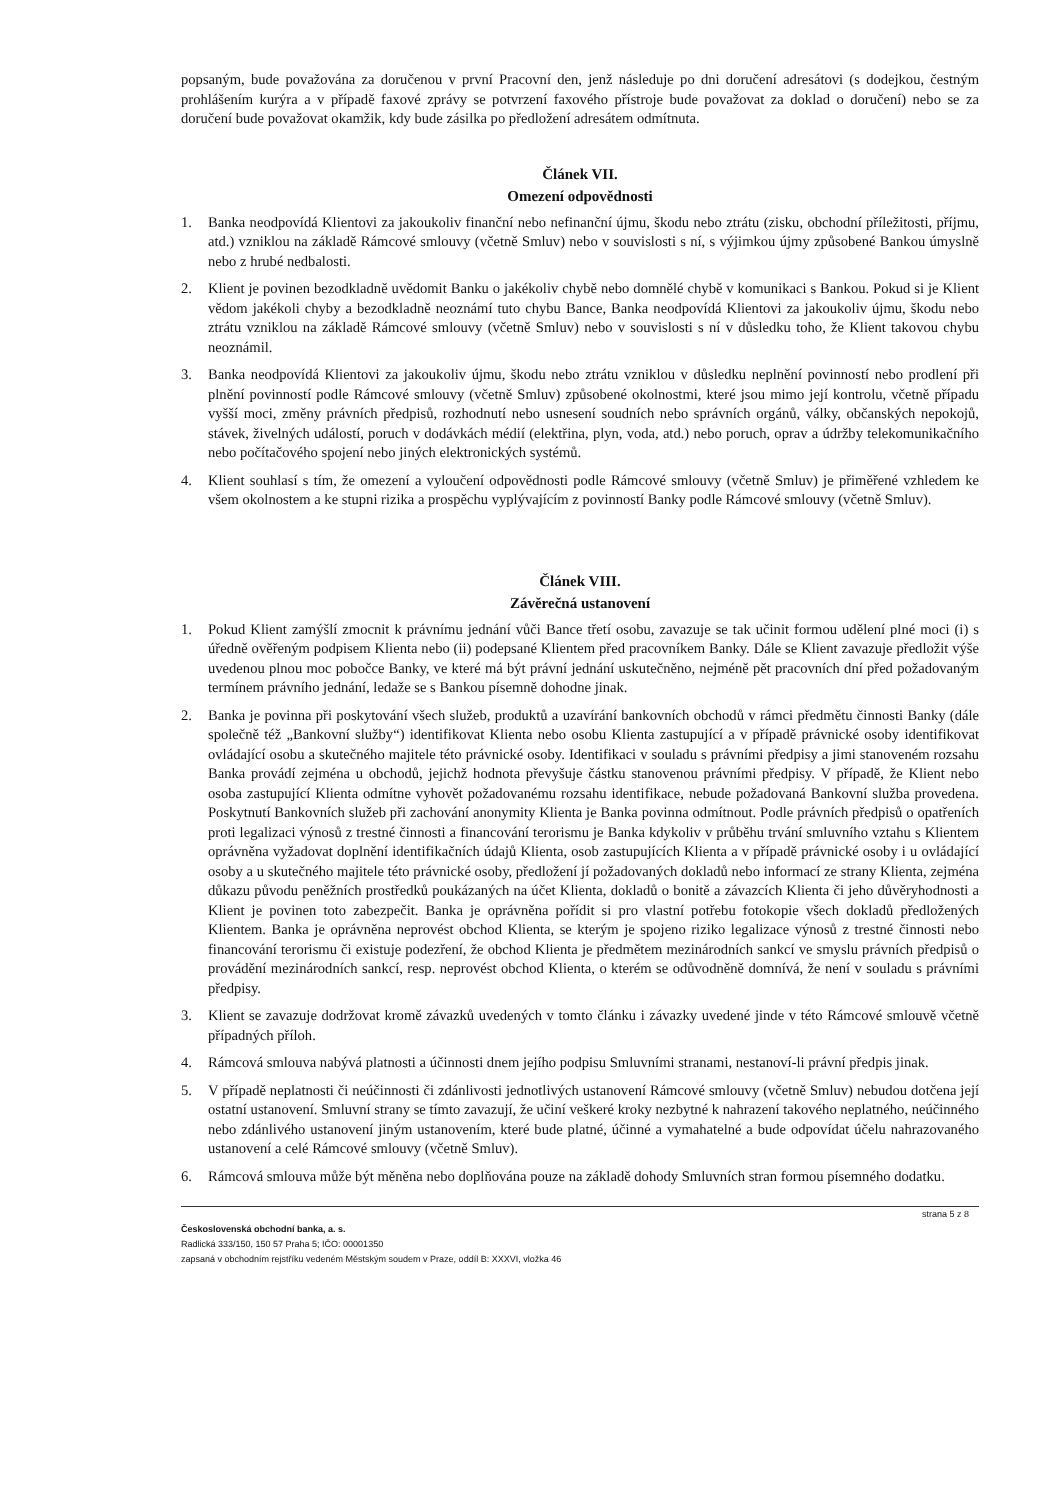popsaným, bude považována za doručenou v první Pracovní den, jenž následuje po dni doručení adresátovi (s dodejkou, čestným prohlášením kurýra a v případě faxové zprávy se potvrzení faxového přístroje bude považovat za doklad o doručení) nebo se za doručení bude považovat okamžik, kdy bude zásilka po předložení adresátem odmítnuta.
Článek VII.
Omezení odpovědnosti
1. Banka neodpovídá Klientovi za jakoukoliv finanční nebo nefinanční újmu, škodu nebo ztrátu (zisku, obchodní příležitosti, příjmu, atd.) vzniklou na základě Rámcové smlouvy (včetně Smluv) nebo v souvislosti s ní, s výjimkou újmy způsobené Bankou úmyslně nebo z hrubé nedbalosti.
2. Klient je povinen bezodkladně uvědomit Banku o jakékoliv chybě nebo domnělé chybě v komunikaci s Bankou. Pokud si je Klient vědom jakékoli chyby a bezodkladně neoznámí tuto chybu Bance, Banka neodpovídá Klientovi za jakoukoliv újmu, škodu nebo ztrátu vzniklou na základě Rámcové smlouvy (včetně Smluv) nebo v souvislosti s ní v důsledku toho, že Klient takovou chybu neoznámil.
3. Banka neodpovídá Klientovi za jakoukoliv újmu, škodu nebo ztrátu vzniklou v důsledku neplnění povinností nebo prodlení při plnění povinností podle Rámcové smlouvy (včetně Smluv) způsobené okolnostmi, které jsou mimo její kontrolu, včetně případu vyšší moci, změny právních předpisů, rozhodnutí nebo usnesení soudních nebo správních orgánů, války, občanských nepokojů, stávek, živelných událostí, poruch v dodávkách médií (elektřina, plyn, voda, atd.) nebo poruch, oprav a údržby telekomunikačního nebo počítačového spojení nebo jiných elektronických systémů.
4. Klient souhlasí s tím, že omezení a vyloučení odpovědnosti podle Rámcové smlouvy (včetně Smluv) je přiměřené vzhledem ke všem okolnostem a ke stupni rizika a prospěchu vyplývajícím z povinností Banky podle Rámcové smlouvy (včetně Smluv).
Článek VIII.
Závěrečná ustanovení
1. Pokud Klient zamýšlí zmocnit k právnímu jednání vůči Bance třetí osobu, zavazuje se tak učinit formou udělení plné moci (i) s úředně ověřeným podpisem Klienta nebo (ii) podepsané Klientem před pracovníkem Banky. Dále se Klient zavazuje předložit výše uvedenou plnou moc pobočce Banky, ve které má být právní jednání uskutečněno, nejméně pět pracovních dní před požadovaným termínem právního jednání, ledaže se s Bankou písemně dohodne jinak.
2. Banka je povinna při poskytování všech služeb, produktů a uzavírání bankovních obchodů v rámci předmětu činnosti Banky (dále společně též „Bankovní služby“) identifikovat Klienta nebo osobu Klienta zastupující a v případě právnické osoby identifikovat ovládající osobu a skutečného majitele této právnické osoby. Identifikaci v souladu s právními předpisy a jimi stanoveném rozsahu Banka provádí zejména u obchodů, jejichž hodnota převyšuje částku stanovenou právními předpisy. V případě, že Klient nebo osoba zastupující Klienta odmítne vyhovět požadovanému rozsahu identifikace, nebude požadovaná Bankovní služba provedena. Poskytnutí Bankovních služeb při zachování anonymity Klienta je Banka povinna odmítnout. Podle právních předpisů o opatřeních proti legalizaci výnosů z trestné činnosti a financování terorismu je Banka kdykoliv v průběhu trvání smluvního vztahu s Klientem oprávněna vyžadovat doplnění identifikačních údajů Klienta, osob zastupujících Klienta a v případě právnické osoby i u ovládající osoby a u skutečného majitele této právnické osoby, předložení jí požadovaných dokladů nebo informací ze strany Klienta, zejména důkazu původu peněžních prostředků poukázaných na účet Klienta, dokladů o bonitě a závazcích Klienta či jeho důvěryhodnosti a Klient je povinen toto zabezpečit. Banka je oprávněna pořídit si pro vlastní potřebu fotokopie všech dokladů předložených Klientem. Banka je oprávněna neprovést obchod Klienta, se kterým je spojeno riziko legalizace výnosů z trestné činnosti nebo financování terorismu či existuje podezření, že obchod Klienta je předmětem mezinárodních sankcí ve smyslu právních předpisů o provádění mezinárodních sankcí, resp. neprovést obchod Klienta, o kterém se odůvodněně domnívá, že není v souladu s právními předpisy.
3. Klient se zavazuje dodržovat kromě závazků uvedených v tomto článku i závazky uvedené jinde v této Rámcové smlouvě včetně případných příloh.
4. Rámcová smlouva nabývá platnosti a účinnosti dnem jejího podpisu Smluvními stranami, nestanoví-li právní předpis jinak.
5. V případě neplatnosti či neúčinnosti či zdánlivosti jednotlivých ustanovení Rámcové smlouvy (včetně Smluv) nebudou dotčena její ostatní ustanovení. Smluvní strany se tímto zavazují, že učiní veškeré kroky nezbytné k nahrazení takového neplatného, neúčinného nebo zdánlivého ustanovení jiným ustanovením, které bude platné, účinné a vymahatelné a bude odpovídat účelu nahrazovaného ustanovení a celé Rámcové smlouvy (včetně Smluv).
6. Rámcová smlouva může být měněna nebo doplňována pouze na základě dohody Smluvních stran formou písemného dodatku.
strana 5 z 8
Československá obchodní banka, a. s.
Radlická 333/150, 150 57 Praha 5; IČO: 00001350
zapsaná v obchodním rejstříku vedeném Městským soudem v Praze, oddíl B: XXXVI, vložka 46